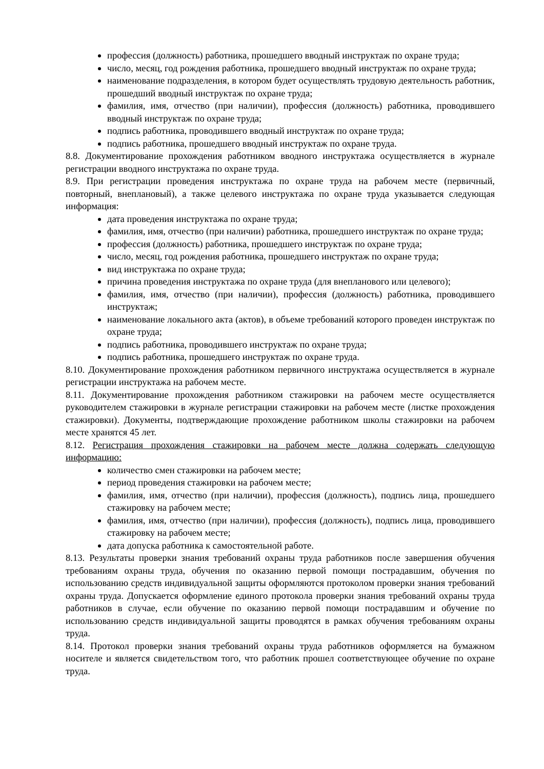профессия (должность) работника, прошедшего вводный инструктаж по охране труда;
число, месяц, год рождения работника, прошедшего вводный инструктаж по охране труда;
наименование подразделения, в котором будет осуществлять трудовую деятельность работник, прошедший вводный инструктаж по охране труда;
фамилия, имя, отчество (при наличии), профессия (должность) работника, проводившего вводный инструктаж по охране труда;
подпись работника, проводившего вводный инструктаж по охране труда;
подпись работника, прошедшего вводный инструктаж по охране труда.
8.8. Документирование прохождения работником вводного инструктажа осуществляется в журнале регистрации вводного инструктажа по охране труда.
8.9. При регистрации проведения инструктажа по охране труда на рабочем месте (первичный, повторный, внеплановый), а также целевого инструктажа по охране труда указывается следующая информация:
дата проведения инструктажа по охране труда;
фамилия, имя, отчество (при наличии) работника, прошедшего инструктаж по охране труда;
профессия (должность) работника, прошедшего инструктаж по охране труда;
число, месяц, год рождения работника, прошедшего инструктаж по охране труда;
вид инструктажа по охране труда;
причина проведения инструктажа по охране труда (для внепланового или целевого);
фамилия, имя, отчество (при наличии), профессия (должность) работника, проводившего инструктаж;
наименование локального акта (актов), в объеме требований которого проведен инструктаж по охране труда;
подпись работника, проводившего инструктаж по охране труда;
подпись работника, прошедшего инструктаж по охране труда.
8.10. Документирование прохождения работником первичного инструктажа осуществляется в журнале регистрации инструктажа на рабочем месте.
8.11. Документирование прохождения работником стажировки на рабочем месте осуществляется руководителем стажировки в журнале регистрации стажировки на рабочем месте (листке прохождения стажировки). Документы, подтверждающие прохождение работником школы стажировки на рабочем месте хранятся 45 лет.
8.12. Регистрация прохождения стажировки на рабочем месте должна содержать следующую информацию:
количество смен стажировки на рабочем месте;
период проведения стажировки на рабочем месте;
фамилия, имя, отчество (при наличии), профессия (должность), подпись лица, прошедшего стажировку на рабочем месте;
фамилия, имя, отчество (при наличии), профессия (должность), подпись лица, проводившего стажировку на рабочем месте;
дата допуска работника к самостоятельной работе.
8.13. Результаты проверки знания требований охраны труда работников после завершения обучения требованиям охраны труда, обучения по оказанию первой помощи пострадавшим, обучения по использованию средств индивидуальной защиты оформляются протоколом проверки знания требований охраны труда. Допускается оформление единого протокола проверки знания требований охраны труда работников в случае, если обучение по оказанию первой помощи пострадавшим и обучение по использованию средств индивидуальной защиты проводятся в рамках обучения требованиям охраны труда.
8.14. Протокол проверки знания требований охраны труда работников оформляется на бумажном носителе и является свидетельством того, что работник прошел соответствующее обучение по охране труда.